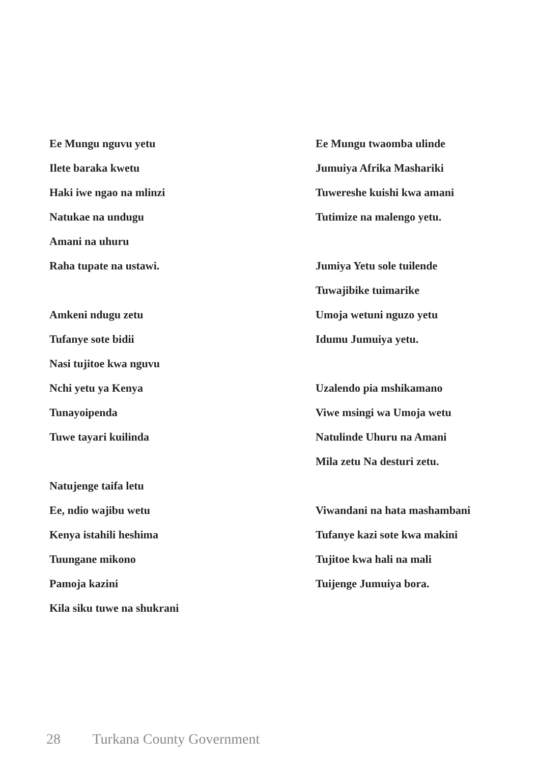Ee Mungu nguvu yetu
Ilete baraka kwetu
Haki iwe ngao na mlinzi
Natukae na undugu
Amani na uhuru
Raha tupate na ustawi.
Amkeni ndugu zetu
Tufanye sote bidii
Nasi tujitoe kwa nguvu
Nchi yetu ya Kenya
Tunayoipenda
Tuwe tayari kuilinda
Natujenge taifa letu
Ee, ndio wajibu wetu
Kenya istahili heshima
Tuungane mikono
Pamoja kazini
Kila siku tuwe na shukrani
Ee Mungu twaomba ulinde
Jumuiya Afrika Mashariki
Tuwereshe kuishi kwa amani
Tutimize na malengo yetu.
Jumiya Yetu sole tuilende
Tuwajibike tuimarike
Umoja wetuni nguzo yetu
Idumu Jumuiya yetu.
Uzalendo pia mshikamano
Viwe msingi wa Umoja wetu
Natulinde Uhuru na Amani
Mila zetu Na desturi zetu.
Viwandani na hata mashambani
Tufanye kazi sote kwa makini
Tujitoe kwa hali na mali
Tuijenge Jumuiya bora.
28 Turkana County Government